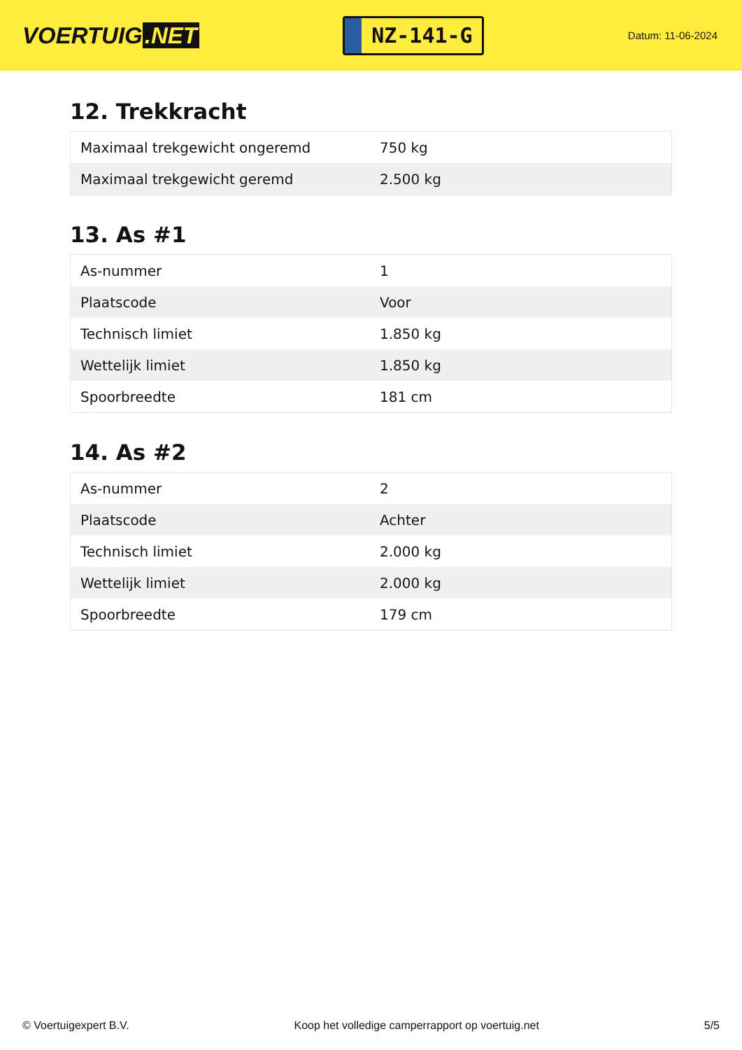VOERTUIG.NET
NZ-141-G
Datum: 11-06-2024
12. Trekkracht
| Maximaal trekgewicht ongeremd | 750 kg |
| Maximaal trekgewicht geremd | 2.500 kg |
13. As #1
| As-nummer | 1 |
| Plaatscode | Voor |
| Technisch limiet | 1.850 kg |
| Wettelijk limiet | 1.850 kg |
| Spoorbreedte | 181 cm |
14. As #2
| As-nummer | 2 |
| Plaatscode | Achter |
| Technisch limiet | 2.000 kg |
| Wettelijk limiet | 2.000 kg |
| Spoorbreedte | 179 cm |
© Voertuigexpert B.V. Koop het volledige camperrapport op voertuig.net 5/5